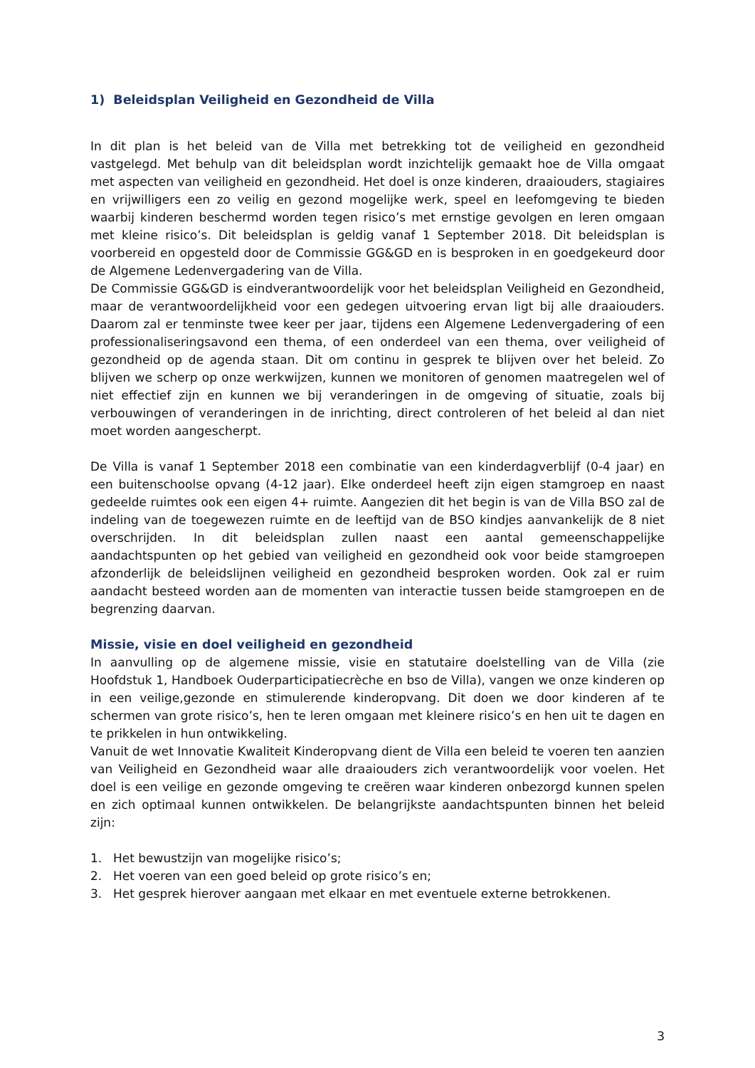1) Beleidsplan Veiligheid en Gezondheid de Villa
In dit plan is het beleid van de Villa met betrekking tot de veiligheid en gezondheid vastgelegd. Met behulp van dit beleidsplan wordt inzichtelijk gemaakt hoe de Villa omgaat met aspecten van veiligheid en gezondheid. Het doel is onze kinderen, draaiouders, stagiaires en vrijwilligers een zo veilig en gezond mogelijke werk, speel en leefomgeving te bieden waarbij kinderen beschermd worden tegen risico’s met ernstige gevolgen en leren omgaan met kleine risico’s. Dit beleidsplan is geldig vanaf 1 September 2018. Dit beleidsplan is voorbereid en opgesteld door de Commissie GG&GD en is besproken in en goedgekeurd door de Algemene Ledenvergadering van de Villa.
De Commissie GG&GD is eindverantwoordelijk voor het beleidsplan Veiligheid en Gezondheid, maar de verantwoordelijkheid voor een gedegen uitvoering ervan ligt bij alle draaiouders. Daarom zal er tenminste twee keer per jaar, tijdens een Algemene Ledenvergadering of een professionaliseringsavond een thema, of een onderdeel van een thema, over veiligheid of gezondheid op de agenda staan. Dit om continu in gesprek te blijven over het beleid. Zo blijven we scherp op onze werkwijzen, kunnen we monitoren of genomen maatregelen wel of niet effectief zijn en kunnen we bij veranderingen in de omgeving of situatie, zoals bij verbouwingen of veranderingen in de inrichting, direct controleren of het beleid al dan niet moet worden aangescherpt.
De Villa is vanaf 1 September 2018 een combinatie van een kinderdagverblijf (0-4 jaar) en een buitenschoolse opvang (4-12 jaar). Elke onderdeel heeft zijn eigen stamgroep en naast gedeelde ruimtes ook een eigen 4+ ruimte. Aangezien dit het begin is van de Villa BSO zal de indeling van de toegewezen ruimte en de leeftijd van de BSO kindjes aanvankelijk de 8 niet overschrijden. In dit beleidsplan zullen naast een aantal gemeenschappelijke aandachtspunten op het gebied van veiligheid en gezondheid ook voor beide stamgroepen afzonderlijk de beleidslijnen veiligheid en gezondheid besproken worden. Ook zal er ruim aandacht besteed worden aan de momenten van interactie tussen beide stamgroepen en de begrenzing daarvan.
Missie, visie en doel veiligheid en gezondheid
In aanvulling op de algemene missie, visie en statutaire doelstelling van de Villa (zie Hoofdstuk 1, Handboek Ouderparticipatiecrèche en bso de Villa), vangen we onze kinderen op in een veilige,gezonde en stimulerende kinderopvang. Dit doen we door kinderen af te schermen van grote risico’s, hen te leren omgaan met kleinere risico’s en hen uit te dagen en te prikkelen in hun ontwikkeling.
Vanuit de wet Innovatie Kwaliteit Kinderopvang dient de Villa een beleid te voeren ten aanzien van Veiligheid en Gezondheid waar alle draaiouders zich verantwoordelijk voor voelen. Het doel is een veilige en gezonde omgeving te creëren waar kinderen onbezorgd kunnen spelen en zich optimaal kunnen ontwikkelen. De belangrijkste aandachtspunten binnen het beleid zijn:
1. Het bewustzijn van mogelijke risico’s;
2. Het voeren van een goed beleid op grote risico’s en;
3. Het gesprek hierover aangaan met elkaar en met eventuele externe betrokkenen.
3